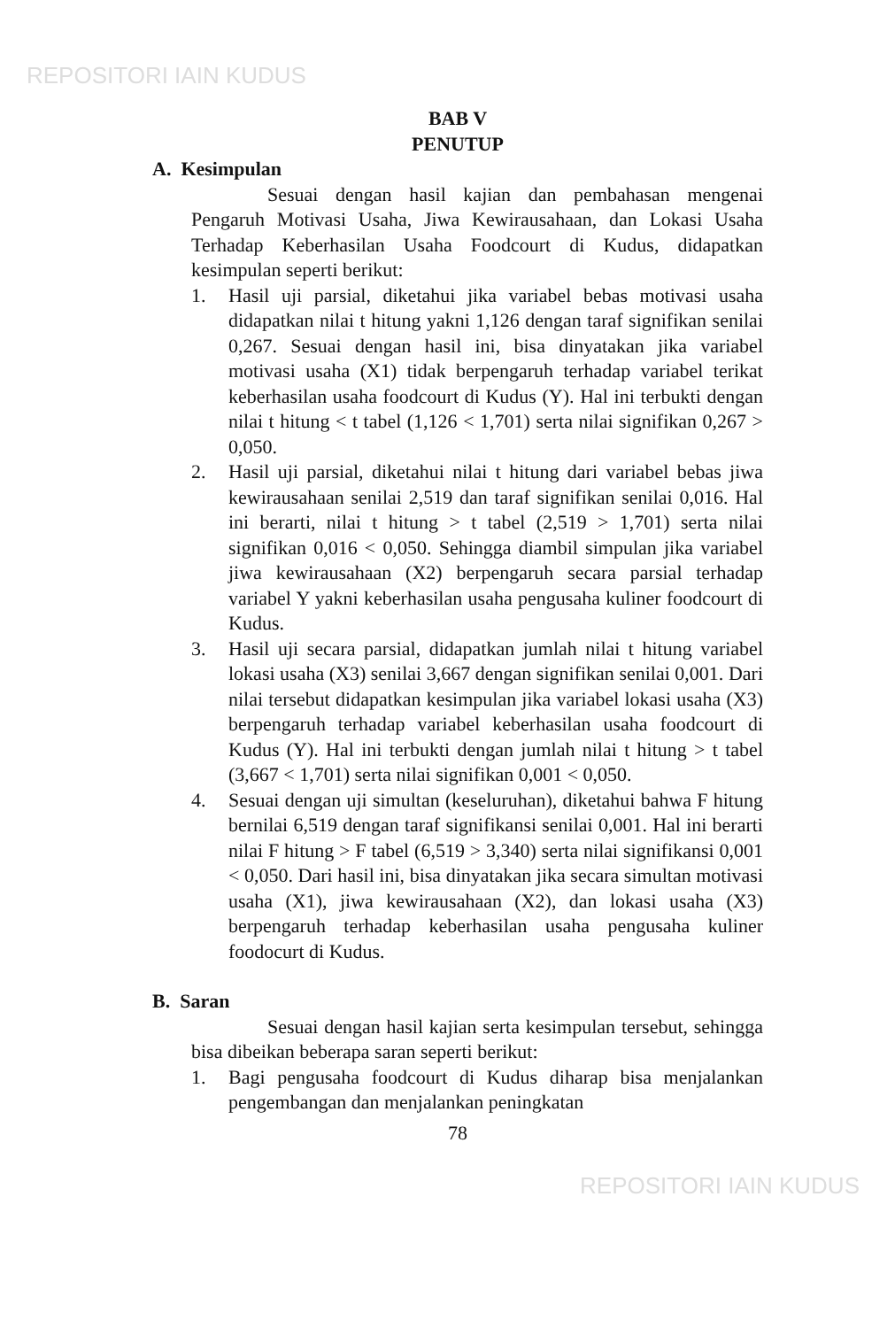REPOSITORI IAIN KUDUS
BAB V
PENUTUP
A. Kesimpulan
Sesuai dengan hasil kajian dan pembahasan mengenai Pengaruh Motivasi Usaha, Jiwa Kewirausahaan, dan Lokasi Usaha Terhadap Keberhasilan Usaha Foodcourt di Kudus, didapatkan kesimpulan seperti berikut:
1. Hasil uji parsial, diketahui jika variabel bebas motivasi usaha didapatkan nilai t hitung yakni 1,126 dengan taraf signifikan senilai 0,267. Sesuai dengan hasil ini, bisa dinyatakan jika variabel motivasi usaha (X1) tidak berpengaruh terhadap variabel terikat keberhasilan usaha foodcourt di Kudus (Y). Hal ini terbukti dengan nilai t hitung < t tabel (1,126 < 1,701) serta nilai signifikan 0,267 > 0,050.
2. Hasil uji parsial, diketahui nilai t hitung dari variabel bebas jiwa kewirausahaan senilai 2,519 dan taraf signifikan senilai 0,016. Hal ini berarti, nilai t hitung > t tabel (2,519 > 1,701) serta nilai signifikan 0,016 < 0,050. Sehingga diambil simpulan jika variabel jiwa kewirausahaan (X2) berpengaruh secara parsial terhadap variabel Y yakni keberhasilan usaha pengusaha kuliner foodcourt di Kudus.
3. Hasil uji secara parsial, didapatkan jumlah nilai t hitung variabel lokasi usaha (X3) senilai 3,667 dengan signifikan senilai 0,001. Dari nilai tersebut didapatkan kesimpulan jika variabel lokasi usaha (X3) berpengaruh terhadap variabel keberhasilan usaha foodcourt di Kudus (Y). Hal ini terbukti dengan jumlah nilai t hitung > t tabel (3,667 < 1,701) serta nilai signifikan 0,001 < 0,050.
4. Sesuai dengan uji simultan (keseluruhan), diketahui bahwa F hitung bernilai 6,519 dengan taraf signifikansi senilai 0,001. Hal ini berarti nilai F hitung > F tabel (6,519 > 3,340) serta nilai signifikansi 0,001 < 0,050. Dari hasil ini, bisa dinyatakan jika secara simultan motivasi usaha (X1), jiwa kewirausahaan (X2), dan lokasi usaha (X3) berpengaruh terhadap keberhasilan usaha pengusaha kuliner foodocurt di Kudus.
B. Saran
Sesuai dengan hasil kajian serta kesimpulan tersebut, sehingga bisa dibeikan beberapa saran seperti berikut:
1. Bagi pengusaha foodcourt di Kudus diharap bisa menjalankan pengembangan dan menjalankan peningkatan
78
REPOSITORI IAIN KUDUS